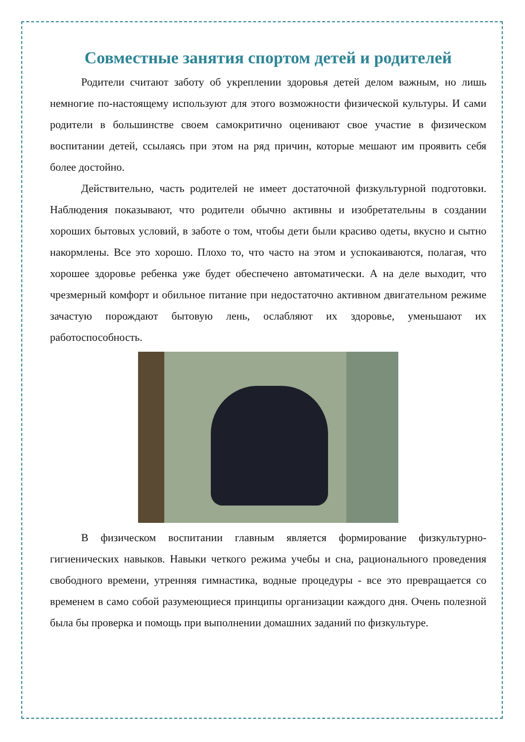Совместные занятия спортом детей и родителей
Родители считают заботу об укреплении здоровья детей делом важным, но лишь немногие по-настоящему используют для этого возможности физической культуры. И сами родители в большинстве своем самокритично оценивают свое участие в физическом воспитании детей, ссылаясь при этом на ряд причин, которые мешают им проявить себя более достойно.
Действительно, часть родителей не имеет достаточной физкультурной подготовки. Наблюдения показывают, что родители обычно активны и изобретательны в создании хороших бытовых условий, в заботе о том, чтобы дети были красиво одеты, вкусно и сытно накормлены. Все это хорошо. Плохо то, что часто на этом и успокаиваются, полагая, что хорошее здоровье ребенка уже будет обеспечено автоматически. А на деле выходит, что чрезмерный комфорт и обильное питание при недостаточно активном двигательном режиме зачастую порождают бытовую лень, ослабляют их здоровье, уменьшают их работоспособность.
В физическом воспитании главным является формирование физкультурно-гигиенических навыков. Навыки четкого режима учебы и сна, рационального проведения свободного времени, утренняя гимнастика, водные процедуры - все это превращается со временем в само собой разумеющиеся принципы организации каждого дня. Очень полезной была бы проверка и помощь при выполнении домашних заданий по физкультуре.